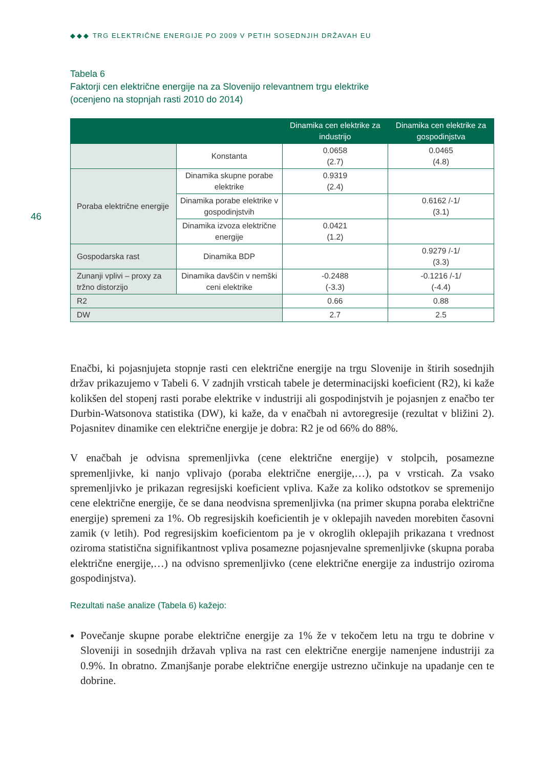◆◆◆ TRG ELEKTRIČNE ENERGIJE PO 2009 V PETIH SOSEDNJIH DRŽAVAH EU
46
Tabela 6
Faktorji cen električne energije na za Slovenijo relevantnem trgu elektrike
(ocenjeno na stopnjah rasti 2010 do 2014)
| | | Dinamika cen elektrike za industrijo | Dinamika cen elektrike za gospodinjstva |
| --- | --- | --- | --- |
| | Konstanta | 0.0658 (2.7) | 0.0465 (4.8) |
| Poraba električne energije | Dinamika skupne porabe elektrike | 0.9319 (2.4) | |
| | Dinamika porabe elektrike v gospodinjstvih | | 0.6162 /-1/ (3.1) |
| | Dinamika izvoza električne energije | 0.0421 (1.2) | |
| Gospodarska rast | Dinamika BDP | | 0.9279 /-1/ (3.3) |
| Zunanji vplivi – proxy za tržno distorzijo | Dinamika davščin v nemški ceni elektrike | -0.2488 (-3.3) | -0.1216 /-1/ (-4.4) |
| R2 | | 0.66 | 0.88 |
| DW | | 2.7 | 2.5 |
Enačbi, ki pojasnjujeta stopnje rasti cen električne energije na trgu Slovenije in štirih sosednjih držav prikazujemo v Tabeli 6. V zadnjih vrsticah tabele je determinacijski koeficient (R2), ki kaže kolikšen del stopenj rasti porabe elektrike v industriji ali gospodinjstvih je pojasnjen z enačbo ter Durbin-Watsonova statistika (DW), ki kaže, da v enačbah ni avtoregresije (rezultat v bližini 2). Pojasnitev dinamike cen električne energije je dobra: R2 je od 66% do 88%.
V enačbah je odvisna spremenljivka (cene električne energije) v stolpcih, posamezne spremenljivke, ki nanjo vplivajo (poraba električne energije,…), pa v vrsticah. Za vsako spremenljivko je prikazan regresijski koeficient vpliva. Kaže za koliko odstotkov se spremenijo cene električne energije, če se dana neodvisna spremenljivka (na primer skupna poraba električne energije) spremeni za 1%. Ob regresijskih koeficientih je v oklepajih naveden morebiten časovni zamik (v letih). Pod regresijskim koeficientom pa je v okroglih oklepajih prikazana t vrednost oziroma statistična signifikantnost vpliva posamezne pojasnjevalne spremenljivke (skupna poraba električne energije,…) na odvisno spremenljivko (cene električne energije za industrijo oziroma gospodinjstva).
Rezultati naše analize (Tabela 6) kažejo:
Povečanje skupne porabe električne energije za 1% že v tekočem letu na trgu te dobrine v Sloveniji in sosednjih državah vpliva na rast cen električne energije namenjene industriji za 0.9%. In obratno. Zmanjšanje porabe električne energije ustrezno učinkuje na upadanje cen te dobrine.